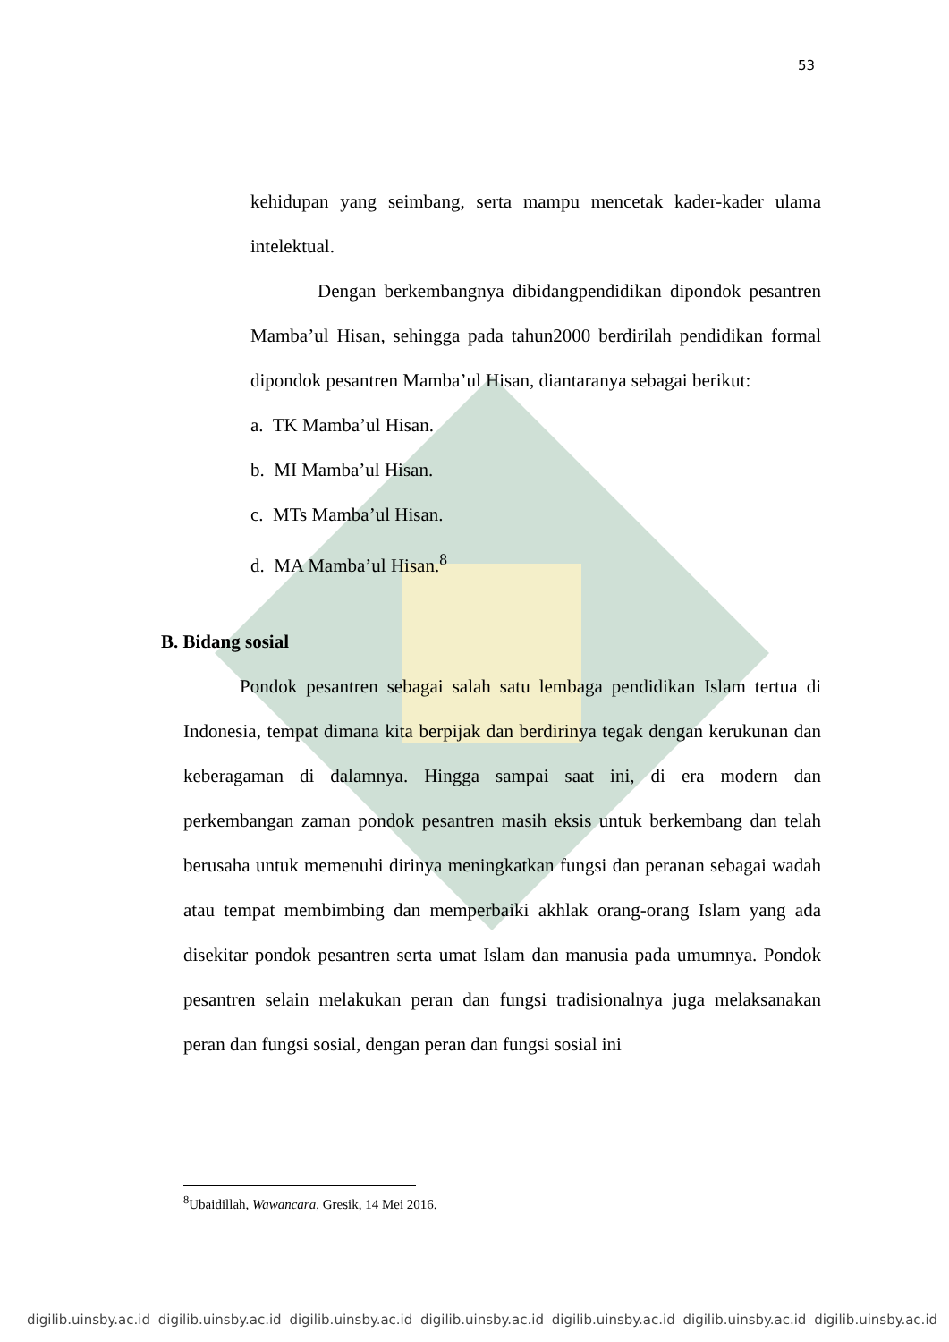53
kehidupan yang seimbang, serta mampu mencetak kader-kader ulama intelektual.
Dengan berkembangnya dibidangpendidikan dipondok pesantren Mamba’ul Hisan, sehingga pada tahun2000 berdirilah pendidikan formal dipondok pesantren Mamba’ul Hisan, diantaranya sebagai berikut:
a. TK Mamba’ul Hisan.
b. MI Mamba’ul Hisan.
c. MTs Mamba’ul Hisan.
d. MA Mamba’ul Hisan.<sup>8</sup>
B. Bidang sosial
Pondok pesantren sebagai salah satu lembaga pendidikan Islam tertua di Indonesia, tempat dimana kita berpijak dan berdirinya tegak dengan kerukunan dan keberagaman di dalamnya. Hingga sampai saat ini, di era modern dan perkembangan zaman pondok pesantren masih eksis untuk berkembang dan telah berusaha untuk memenuhi dirinya meningkatkan fungsi dan peranan sebagai wadah atau tempat membimbing dan memperbaiki akhlak orang-orang Islam yang ada disekitar pondok pesantren serta umat Islam dan manusia pada umumnya. Pondok pesantren selain melakukan peran dan fungsi tradisionalnya juga melaksanakan peran dan fungsi sosial, dengan peran dan fungsi sosial ini
<sup>8</sup> Ubaidillah, Wawancara, Gresik, 14 Mei 2016.
digilib.uinsby.ac.id digilib.uinsby.ac.id digilib.uinsby.ac.id digilib.uinsby.ac.id digilib.uinsby.ac.id digilib.uinsby.ac.id digilib.uinsby.ac.id